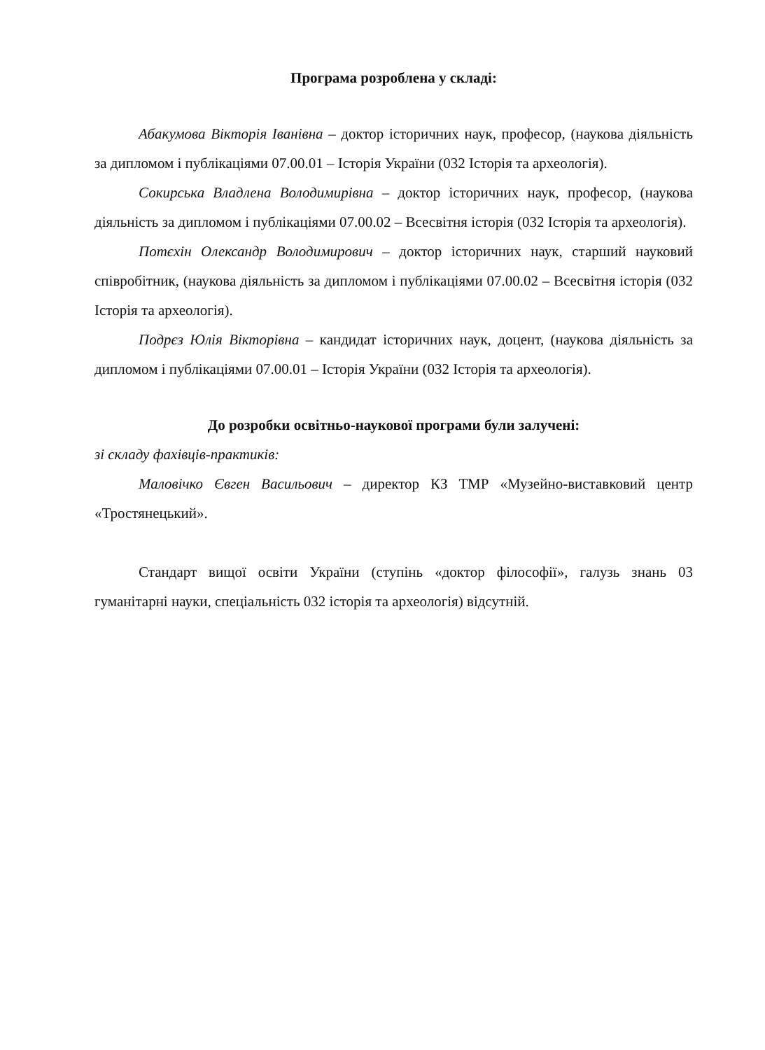Програма розроблена у складі:
Абакумова Вікторія Іванівна – доктор історичних наук, професор, (наукова діяльність за дипломом і публікаціями 07.00.01 – Історія України (032 Історія та археологія).
Сокирська Владлена Володимирівна – доктор історичних наук, професор, (наукова діяльність за дипломом і публікаціями 07.00.02 – Всесвітня історія (032 Історія та археологія).
Потєхін Олександр Володимирович – доктор історичних наук, старший науковий співробітник, (наукова діяльність за дипломом і публікаціями 07.00.02 – Всесвітня історія (032 Історія та археологія).
Подрєз Юлія Вікторівна – кандидат історичних наук, доцент, (наукова діяльність за дипломом і публікаціями 07.00.01 – Історія України (032 Історія та археологія).
До розробки освітньо-наукової програми були залучені:
зі складу фахівців-практиків:
Маловічко Євген Васильович – директор КЗ ТМР «Музейно-виставковий центр «Тростянецький».
Стандарт вищої освіти України (ступінь «доктор філософії», галузь знань 03 гуманітарні науки, спеціальність 032 історія та археологія) відсутній.